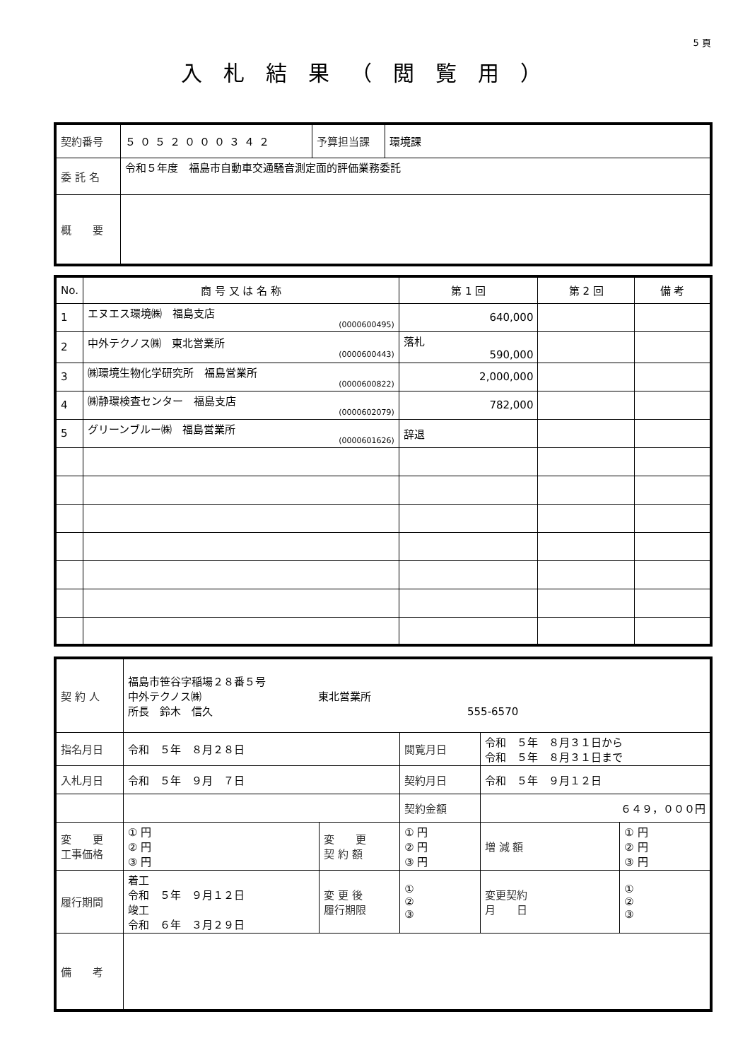5 頁
入札結果（閲覧用）
| 契約番号 | ５０５２０００３４２ | 予算担当課 | 環境課 |
| 委 託 名 | 令和５年度 福島市自動車交通騒音測定面的評価業務委託 | | |
| 概 要 | | | |
| No. | 商 号 又 は 名 称 | 第 1 回 | 第 2 回 | 備 考 |
| --- | --- | --- | --- | --- |
| 1 | エヌエス環境㈱ 福島支店 (0000600495) | 640,000 | | |
| 2 | 中外テクノス㈱ 東北営業所 (0000600443) | 落札 590,000 | | |
| 3 | ㈱環境生物化学研究所 福島営業所 (0000600822) | 2,000,000 | | |
| 4 | ㈱静環検査センター 福島支店 (0000602079) | 782,000 | | |
| 5 | グリーンブルー㈱ 福島営業所 (0000601626) | 辞退 | | |
| 契 約 人 | 福島市笹谷字稲場２８番５号 中外テクノス㈱ 東北営業所 所長 鈴木 信久 555-6570 | | | | | |
| 指名月日 | 令和 ５年 ８月２８日 | | | 閲覧月日 | 令和 ５年 ８月３１日から 令和 ５年 ８月３１日まで | |
| 入札月日 | 令和 ５年 ９月 ７日 | | | 契約月日 | 令和 ５年 ９月１２日 | |
| | | | | 契約金額 | ６４９，０００円 | |
| 変 更 工事価格 | ① 円 ② 円 ③ 円 | 変 更 契 約 額 | ① 円 ② 円 ③ 円 | | 増 減 額 | ① 円 ② 円 ③ 円 |
| 履行期間 | 着工 令和 ５年 ９月１２日 竣工 令和 ６年 ３月２９日 | 変 更 後 履行期限 | ① ② ③ | | 変更契約 月 日 | ① ② ③ |
| 備 考 | | | | | | |